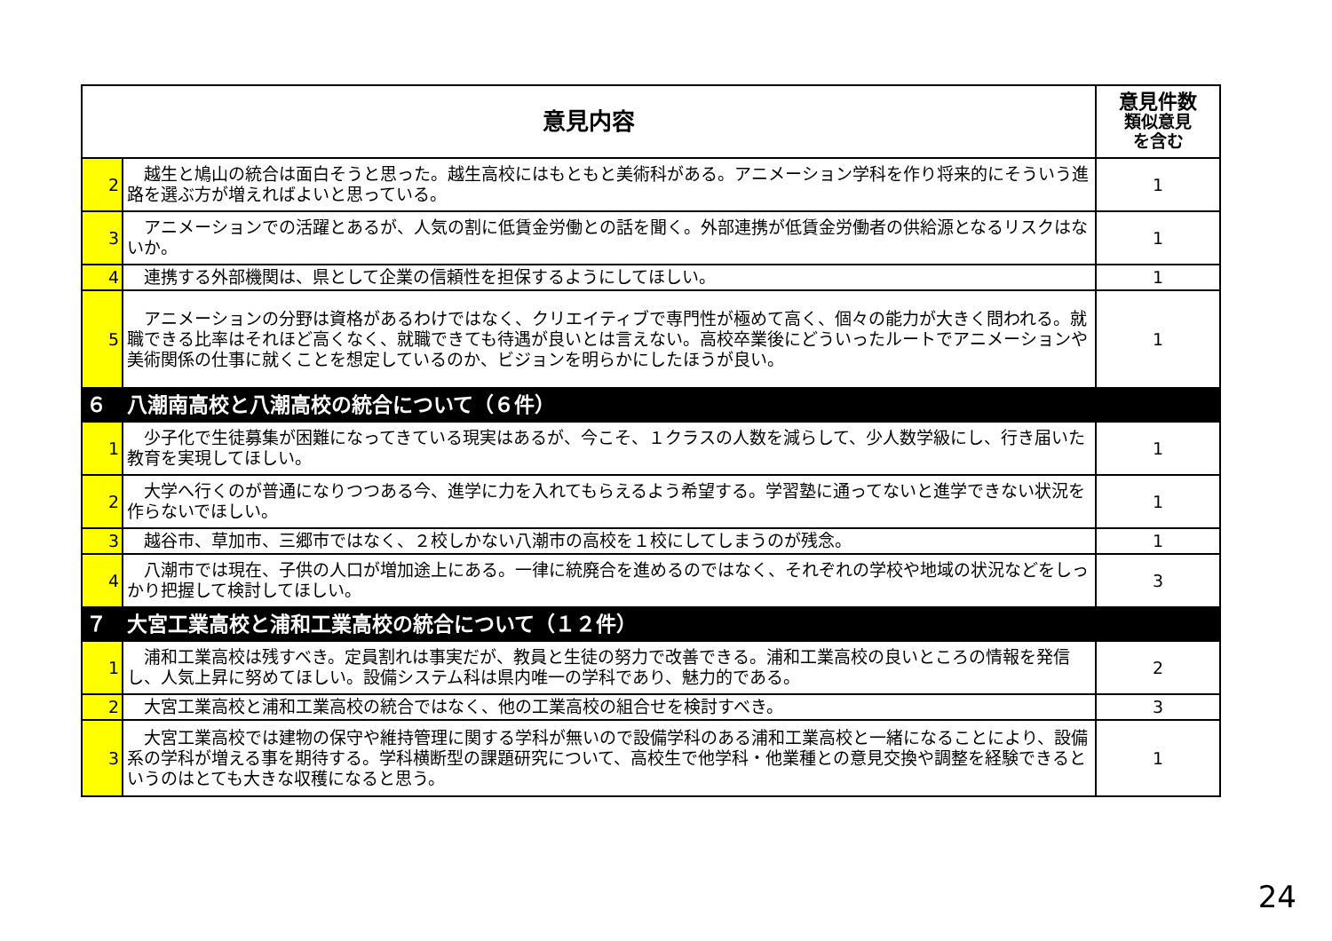| 意見内容 | | 意見件数 類似意見 を含む |
| --- | --- | --- |
| 2 | 越生と鳩山の統合は面白そうと思った。越生高校にはもともと美術科がある。アニメーション学科を作り将来的にそういう進路を選ぶ方が増えればよいと思っている。 | 1 |
| 3 | アニメーションでの活躍とあるが、人気の割に低賃金労働との話を聞く。外部連携が低賃金労働者の供給源となるリスクはないか。 | 1 |
| 4 | 連携する外部機関は、県として企業の信頼性を担保するようにしてほしい。 | 1 |
| 5 | アニメーションの分野は資格があるわけではなく、クリエイティブで専門性が極めて高く、個々の能力が大きく問われる。就職できる比率はそれほど高くなく、就職できても待遇が良いとは言えない。高校卒業後にどういったルートでアニメーションや美術関係の仕事に就くことを想定しているのか、ビジョンを明らかにしたほうが良い。 | 1 |
| ６ 八潮南高校と八潮高校の統合について（６件） | | |
| 1 | 少子化で生徒募集が困難になってきている現実はあるが、今こそ、１クラスの人数を減らして、少人数学級にし、行き届いた教育を実現してほしい。 | 1 |
| 2 | 大学へ行くのが普通になりつつある今、進学に力を入れてもらえるよう希望する。学習塾に通ってないと進学できない状況を作らないでほしい。 | 1 |
| 3 | 越谷市、草加市、三郷市ではなく、２校しかない八潮市の高校を１校にしてしまうのが残念。 | 1 |
| 4 | 八潮市では現在、子供の人口が増加途上にある。一律に統廃合を進めるのではなく、それぞれの学校や地域の状況などをしっかり把握して検討してほしい。 | 3 |
| ７ 大宮工業高校と浦和工業高校の統合について（１２件） | | |
| 1 | 浦和工業高校は残すべき。定員割れは事実だが、教員と生徒の努力で改善できる。浦和工業高校の良いところの情報を発信し、人気上昇に努めてほしい。設備システム科は県内唯一の学科であり、魅力的である。 | 2 |
| 2 | 大宮工業高校と浦和工業高校の統合ではなく、他の工業高校の組合せを検討すべき。 | 3 |
| 3 | 大宮工業高校では建物の保守や維持管理に関する学科が無いので設備学科のある浦和工業高校と一緒になることにより、設備系の学科が増える事を期待する。学科横断型の課題研究について、高校生で他学科・他業種との意見交換や調整を経験できるというのはとても大きな収穫になると思う。 | 1 |
24